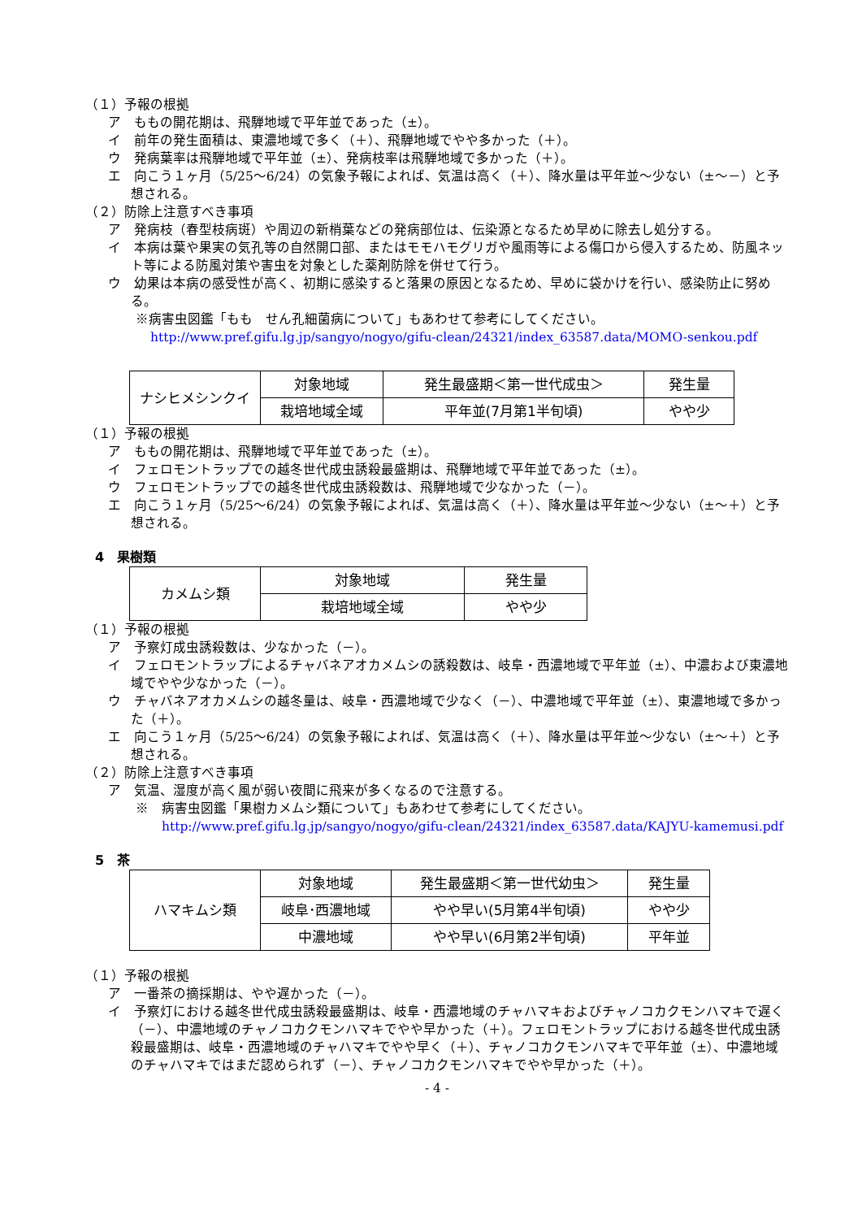（１）予報の根拠
ア　ももの開花期は、飛騨地域で平年並であった（±）。
イ　前年の発生面積は、東濃地域で多く（＋）、飛騨地域でやや多かった（＋）。
ウ　発病葉率は飛騨地域で平年並（±）、発病枝率は飛騨地域で多かった（＋）。
エ　向こう１ヶ月（5/25～6/24）の気象予報によれば、気温は高く（＋）、降水量は平年並～少ない（±～－）と予想される。
（２）防除上注意すべき事項
ア　発病枝（春型枝病斑）や周辺の新梢葉などの発病部位は、伝染源となるため早めに除去し処分する。
イ　本病は葉や果実の気孔等の自然開口部、またはモモハモグリガや風雨等による傷口から侵入するため、防風ネット等による防風対策や害虫を対象とした薬剤防除を併せて行う。
ウ　幼果は本病の感受性が高く、初期に感染すると落果の原因となるため、早めに袋かけを行い、感染防止に努める。
※病害虫図鑑「もも　せん孔細菌病について」もあわせて参考にしてください。
http://www.pref.gifu.lg.jp/sangyo/nogyo/gifu-clean/24321/index_63587.data/MOMO-senkou.pdf
| ナシヒメシンクイ | 対象地域 | 発生最盛期＜第一世代成虫＞ | 発生量 |
| | 栽培地域全域 | 平年並(7月第1半旬頃) | やや少 |
（１）予報の根拠
ア　ももの開花期は、飛騨地域で平年並であった（±）。
イ　フェロモントラップでの越冬世代成虫誘殺最盛期は、飛騨地域で平年並であった（±）。
ウ　フェロモントラップでの越冬世代成虫誘殺数は、飛騨地域で少なかった（－）。
エ　向こう１ヶ月（5/25～6/24）の気象予報によれば、気温は高く（＋）、降水量は平年並～少ない（±～＋）と予想される。
4　果樹類
| カメムシ類 | 対象地域 | 発生量 |
| | 栽培地域全域 | やや少 |
（１）予報の根拠
ア　予察灯成虫誘殺数は、少なかった（－）。
イ　フェロモントラップによるチャバネアオカメムシの誘殺数は、岐阜・西濃地域で平年並（±）、中濃および東濃地域でやや少なかった（－）。
ウ　チャバネアオカメムシの越冬量は、岐阜・西濃地域で少なく（－）、中濃地域で平年並（±）、東濃地域で多かった（＋）。
エ　向こう１ヶ月（5/25～6/24）の気象予報によれば、気温は高く（＋）、降水量は平年並～少ない（±～＋）と予想される。
（２）防除上注意すべき事項
ア　気温、湿度が高く風が弱い夜間に飛来が多くなるので注意する。
※　病害虫図鑑「果樹カメムシ類について」もあわせて参考にしてください。
http://www.pref.gifu.lg.jp/sangyo/nogyo/gifu-clean/24321/index_63587.data/KAJYU-kamemusi.pdf
5　茶
| ハマキムシ類 | 対象地域 | 発生最盛期＜第一世代幼虫＞ | 発生量 |
| | 岐阜･西濃地域 | やや早い(5月第4半旬頃) | やや少 |
| | 中濃地域 | やや早い(6月第2半旬頃) | 平年並 |
（１）予報の根拠
ア　一番茶の摘採期は、やや遅かった（－）。
イ　予察灯における越冬世代成虫誘殺最盛期は、岐阜・西濃地域のチャハマキおよびチャノコカクモンハマキで遅く（－）、中濃地域のチャノコカクモンハマキでやや早かった（＋）。フェロモントラップにおける越冬世代成虫誘殺最盛期は、岐阜・西濃地域のチャハマキでやや早く（＋）、チャノコカクモンハマキで平年並（±）、中濃地域のチャハマキではまだ認められず（－）、チャノコカクモンハマキでやや早かった（＋）。
- 4 -